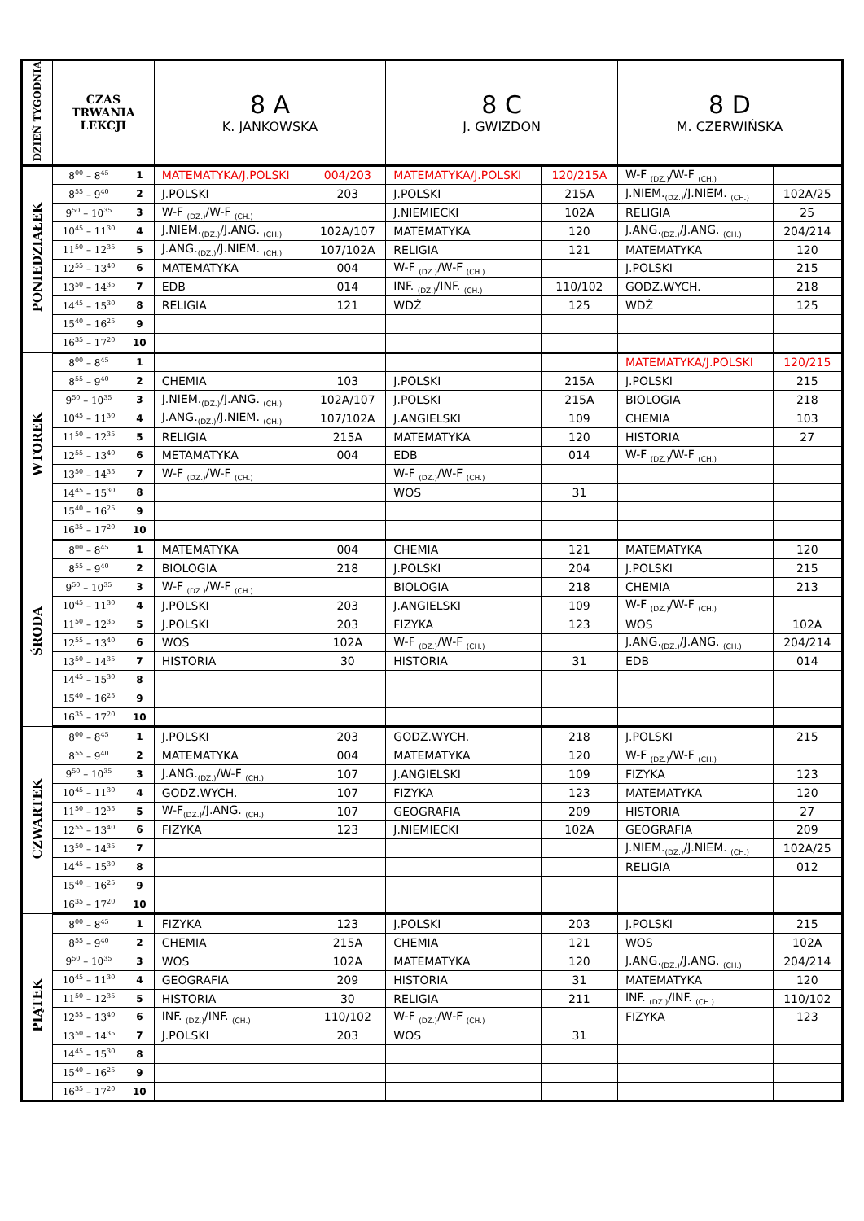| DZIEŃ TYGODNIA | CZAS TRWANIA LEKCJI | | 8 A K. JANKOWSKA | | 8 C J. GWIZDON | | 8 D M. CZERWIŃSKA | |
| --- | --- | --- | --- | --- | --- | --- | --- | --- |
| PONIEDZIAŁEK | 8<sup>00</sup> – 8<sup>45</sup> | 1 | MATEMATYKA/J.POLSKI | 004/203 | MATEMATYKA/J.POLSKI | 120/215A | W-F <sub>(DZ.)</sub>/W-F <sub>(CH.)</sub> | |
| | 8<sup>55</sup> – 9<sup>40</sup> | 2 | J.POLSKI | 203 | J.POLSKI | 215A | J.NIEM.<sub>(DZ.)</sub>/J.NIEM. <sub>(CH.)</sub> | 102A/25 |
| | 9<sup>50</sup> – 10<sup>35</sup> | 3 | W-F <sub>(DZ.)</sub>/W-F <sub>(CH.)</sub> | | J.NIEMIECKI | 102A | RELIGIA | 25 |
| | 10<sup>45</sup> – 11<sup>30</sup> | 4 | J.NIEM.<sub>(DZ.)</sub>/J.ANG. <sub>(CH.)</sub> | 102A/107 | MATEMATYKA | 120 | J.ANG.<sub>(DZ.)</sub>/J.ANG. <sub>(CH.)</sub> | 204/214 |
| | 11<sup>50</sup> – 12<sup>35</sup> | 5 | J.ANG.<sub>(DZ.)</sub>/J.NIEM. <sub>(CH.)</sub> | 107/102A | RELIGIA | 121 | MATEMATYKA | 120 |
| | 12<sup>55</sup> – 13<sup>40</sup> | 6 | MATEMATYKA | 004 | W-F <sub>(DZ.)</sub>/W-F <sub>(CH.)</sub> | | J.POLSKI | 215 |
| | 13<sup>50</sup> – 14<sup>35</sup> | 7 | EDB | 014 | INF. <sub>(DZ.)</sub>/INF. <sub>(CH.)</sub> | 110/102 | GODZ.WYCH. | 218 |
| | 14<sup>45</sup> – 15<sup>30</sup> | 8 | RELIGIA | 121 | WDŻ | 125 | WDŻ | 125 |
| | 15<sup>40</sup> – 16<sup>25</sup> | 9 | | | | | | |
| | 16<sup>35</sup> – 17<sup>20</sup> | 10 | | | | | | |
| WTOREK | 8<sup>00</sup> – 8<sup>45</sup> | 1 | | | | | MATEMATYKA/J.POLSKI | 120/215 |
| | 8<sup>55</sup> – 9<sup>40</sup> | 2 | CHEMIA | 103 | J.POLSKI | 215A | J.POLSKI | 215 |
| | 9<sup>50</sup> – 10<sup>35</sup> | 3 | J.NIEM.<sub>(DZ.)</sub>/J.ANG. <sub>(CH.)</sub> | 102A/107 | J.POLSKI | 215A | BIOLOGIA | 218 |
| | 10<sup>45</sup> – 11<sup>30</sup> | 4 | J.ANG.<sub>(DZ.)</sub>/J.NIEM. <sub>(CH.)</sub> | 107/102A | J.ANGIELSKI | 109 | CHEMIA | 103 |
| | 11<sup>50</sup> – 12<sup>35</sup> | 5 | RELIGIA | 215A | MATEMATYKA | 120 | HISTORIA | 27 |
| | 12<sup>55</sup> – 13<sup>40</sup> | 6 | METAMATYKA | 004 | EDB | 014 | W-F <sub>(DZ.)</sub>/W-F <sub>(CH.)</sub> | |
| | 13<sup>50</sup> – 14<sup>35</sup> | 7 | W-F <sub>(DZ.)</sub>/W-F <sub>(CH.)</sub> | | W-F <sub>(DZ.)</sub>/W-F <sub>(CH.)</sub> | | | |
| | 14<sup>45</sup> – 15<sup>30</sup> | 8 | | | WOS | 31 | | |
| | 15<sup>40</sup> – 16<sup>25</sup> | 9 | | | | | | |
| | 16<sup>35</sup> – 17<sup>20</sup> | 10 | | | | | | |
| ŚRODA | 8<sup>00</sup> – 8<sup>45</sup> | 1 | MATEMATYKA | 004 | CHEMIA | 121 | MATEMATYKA | 120 |
| | 8<sup>55</sup> – 9<sup>40</sup> | 2 | BIOLOGIA | 218 | J.POLSKI | 204 | J.POLSKI | 215 |
| | 9<sup>50</sup> – 10<sup>35</sup> | 3 | W-F <sub>(DZ.)</sub>/W-F <sub>(CH.)</sub> | | BIOLOGIA | 218 | CHEMIA | 213 |
| | 10<sup>45</sup> – 11<sup>30</sup> | 4 | J.POLSKI | 203 | J.ANGIELSKI | 109 | W-F <sub>(DZ.)</sub>/W-F <sub>(CH.)</sub> | |
| | 11<sup>50</sup> – 12<sup>35</sup> | 5 | J.POLSKI | 203 | FIZYKA | 123 | WOS | 102A |
| | 12<sup>55</sup> – 13<sup>40</sup> | 6 | WOS | 102A | W-F <sub>(DZ.)</sub>/W-F <sub>(CH.)</sub> | | J.ANG.<sub>(DZ.)</sub>/J.ANG. <sub>(CH.)</sub> | 204/214 |
| | 13<sup>50</sup> – 14<sup>35</sup> | 7 | HISTORIA | 30 | HISTORIA | 31 | EDB | 014 |
| | 14<sup>45</sup> – 15<sup>30</sup> | 8 | | | | | | |
| | 15<sup>40</sup> – 16<sup>25</sup> | 9 | | | | | | |
| | 16<sup>35</sup> – 17<sup>20</sup> | 10 | | | | | | |
| CZWARTEK | 8<sup>00</sup> – 8<sup>45</sup> | 1 | J.POLSKI | 203 | GODZ.WYCH. | 218 | J.POLSKI | 215 |
| | 8<sup>55</sup> – 9<sup>40</sup> | 2 | MATEMATYKA | 004 | MATEMATYKA | 120 | W-F <sub>(DZ.)</sub>/W-F <sub>(CH.)</sub> | |
| | 9<sup>50</sup> – 10<sup>35</sup> | 3 | J.ANG.<sub>(DZ.)</sub>/W-F <sub>(CH.)</sub> | 107 | J.ANGIELSKI | 109 | FIZYKA | 123 |
| | 10<sup>45</sup> – 11<sup>30</sup> | 4 | GODZ.WYCH. | 107 | FIZYKA | 123 | MATEMATYKA | 120 |
| | 11<sup>50</sup> – 12<sup>35</sup> | 5 | W-F<sub>(DZ.)</sub>/J.ANG. <sub>(CH.)</sub> | 107 | GEOGRAFIA | 209 | HISTORIA | 27 |
| | 12<sup>55</sup> – 13<sup>40</sup> | 6 | FIZYKA | 123 | J.NIEMIECKI | 102A | GEOGRAFIA | 209 |
| | 13<sup>50</sup> – 14<sup>35</sup> | 7 | | | | | J.NIEM.<sub>(DZ.)</sub>/J.NIEM. <sub>(CH.)</sub> | 102A/25 |
| | 14<sup>45</sup> – 15<sup>30</sup> | 8 | | | | | RELIGIA | 012 |
| | 15<sup>40</sup> – 16<sup>25</sup> | 9 | | | | | | |
| | 16<sup>35</sup> – 17<sup>20</sup> | 10 | | | | | | |
| PIĄTEK | 8<sup>00</sup> – 8<sup>45</sup> | 1 | FIZYKA | 123 | J.POLSKI | 203 | J.POLSKI | 215 |
| | 8<sup>55</sup> – 9<sup>40</sup> | 2 | CHEMIA | 215A | CHEMIA | 121 | WOS | 102A |
| | 9<sup>50</sup> – 10<sup>35</sup> | 3 | WOS | 102A | MATEMATYKA | 120 | J.ANG.<sub>(DZ.)</sub>/J.ANG. <sub>(CH.)</sub> | 204/214 |
| | 10<sup>45</sup> – 11<sup>30</sup> | 4 | GEOGRAFIA | 209 | HISTORIA | 31 | MATEMATYKA | 120 |
| | 11<sup>50</sup> – 12<sup>35</sup> | 5 | HISTORIA | 30 | RELIGIA | 211 | INF. <sub>(DZ.)</sub>/INF. <sub>(CH.)</sub> | 110/102 |
| | 12<sup>55</sup> – 13<sup>40</sup> | 6 | INF. <sub>(DZ.)</sub>/INF. <sub>(CH.)</sub> | 110/102 | W-F <sub>(DZ.)</sub>/W-F <sub>(CH.)</sub> | | FIZYKA | 123 |
| | 13<sup>50</sup> – 14<sup>35</sup> | 7 | J.POLSKI | 203 | WOS | 31 | | |
| | 14<sup>45</sup> – 15<sup>30</sup> | 8 | | | | | | |
| | 15<sup>40</sup> – 16<sup>25</sup> | 9 | | | | | | |
| | 16<sup>35</sup> – 17<sup>20</sup> | 10 | | | | | | |